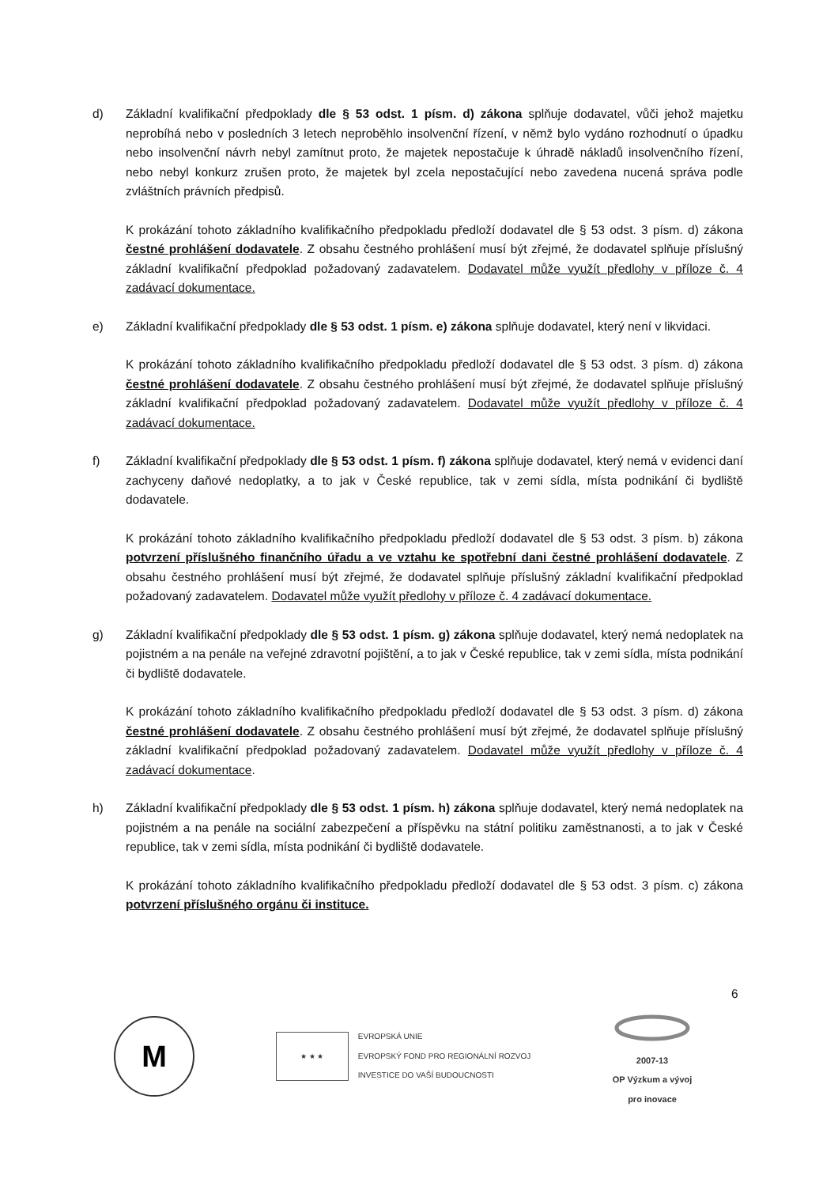d) Základní kvalifikační předpoklady dle § 53 odst. 1 písm. d) zákona splňuje dodavatel, vůči jehož majetku neprobíhá nebo v posledních 3 letech neproběhlo insolvenční řízení, v němž bylo vydáno rozhodnutí o úpadku nebo insolvenční návrh nebyl zamítnut proto, že majetek nepostačuje k úhradě nákladů insolvenčního řízení, nebo nebyl konkurz zrušen proto, že majetek byl zcela nepostačující nebo zavedena nucená správa podle zvláštních právních předpisů.
K prokázání tohoto základního kvalifikačního předpokladu předloží dodavatel dle § 53 odst. 3 písm. d) zákona čestné prohlášení dodavatele. Z obsahu čestného prohlášení musí být zřejmé, že dodavatel splňuje příslušný základní kvalifikační předpoklad požadovaný zadavatelem. Dodavatel může využít předlohy v příloze č. 4 zadávací dokumentace.
e) Základní kvalifikační předpoklady dle § 53 odst. 1 písm. e) zákona splňuje dodavatel, který není v likvidaci.
K prokázání tohoto základního kvalifikačního předpokladu předloží dodavatel dle § 53 odst. 3 písm. d) zákona čestné prohlášení dodavatele. Z obsahu čestného prohlášení musí být zřejmé, že dodavatel splňuje příslušný základní kvalifikační předpoklad požadovaný zadavatelem. Dodavatel může využít předlohy v příloze č. 4 zadávací dokumentace.
f) Základní kvalifikační předpoklady dle § 53 odst. 1 písm. f) zákona splňuje dodavatel, který nemá v evidenci daní zachyceny daňové nedoplatky, a to jak v České republice, tak v zemi sídla, místa podnikání či bydliště dodavatele.
K prokázání tohoto základního kvalifikačního předpokladu předloží dodavatel dle § 53 odst. 3 písm. b) zákona potvrzení příslušného finančního úřadu a ve vztahu ke spotřební dani čestné prohlášení dodavatele. Z obsahu čestného prohlášení musí být zřejmé, že dodavatel splňuje příslušný základní kvalifikační předpoklad požadovaný zadavatelem. Dodavatel může využít předlohy v příloze č. 4 zadávací dokumentace.
g) Základní kvalifikační předpoklady dle § 53 odst. 1 písm. g) zákona splňuje dodavatel, který nemá nedoplatek na pojistném a na penále na veřejné zdravotní pojištění, a to jak v České republice, tak v zemi sídla, místa podnikání či bydliště dodavatele.
K prokázání tohoto základního kvalifikačního předpokladu předloží dodavatel dle § 53 odst. 3 písm. d) zákona čestné prohlášení dodavatele. Z obsahu čestného prohlášení musí být zřejmé, že dodavatel splňuje příslušný základní kvalifikační předpoklad požadovaný zadavatelem. Dodavatel může využít předlohy v příloze č. 4 zadávací dokumentace.
h) Základní kvalifikační předpoklady dle § 53 odst. 1 písm. h) zákona splňuje dodavatel, který nemá nedoplatek na pojistném a na penále na sociální zabezpečení a příspěvku na státní politiku zaměstnanosti, a to jak v České republice, tak v zemi sídla, místa podnikání či bydliště dodavatele.
K prokázání tohoto základního kvalifikačního předpokladu předloží dodavatel dle § 53 odst. 3 písm. c) zákona potvrzení příslušného orgánu či instituce.
6
M
★ ★ ★
EVROPSKÁ UNIE
EVROPSKÝ FOND PRO REGIONÁLNÍ ROZVOJ
INVESTICE DO VAŠÍ BUDOUCNOSTI
2007-13
OP Výzkum a vývoj
pro inovace